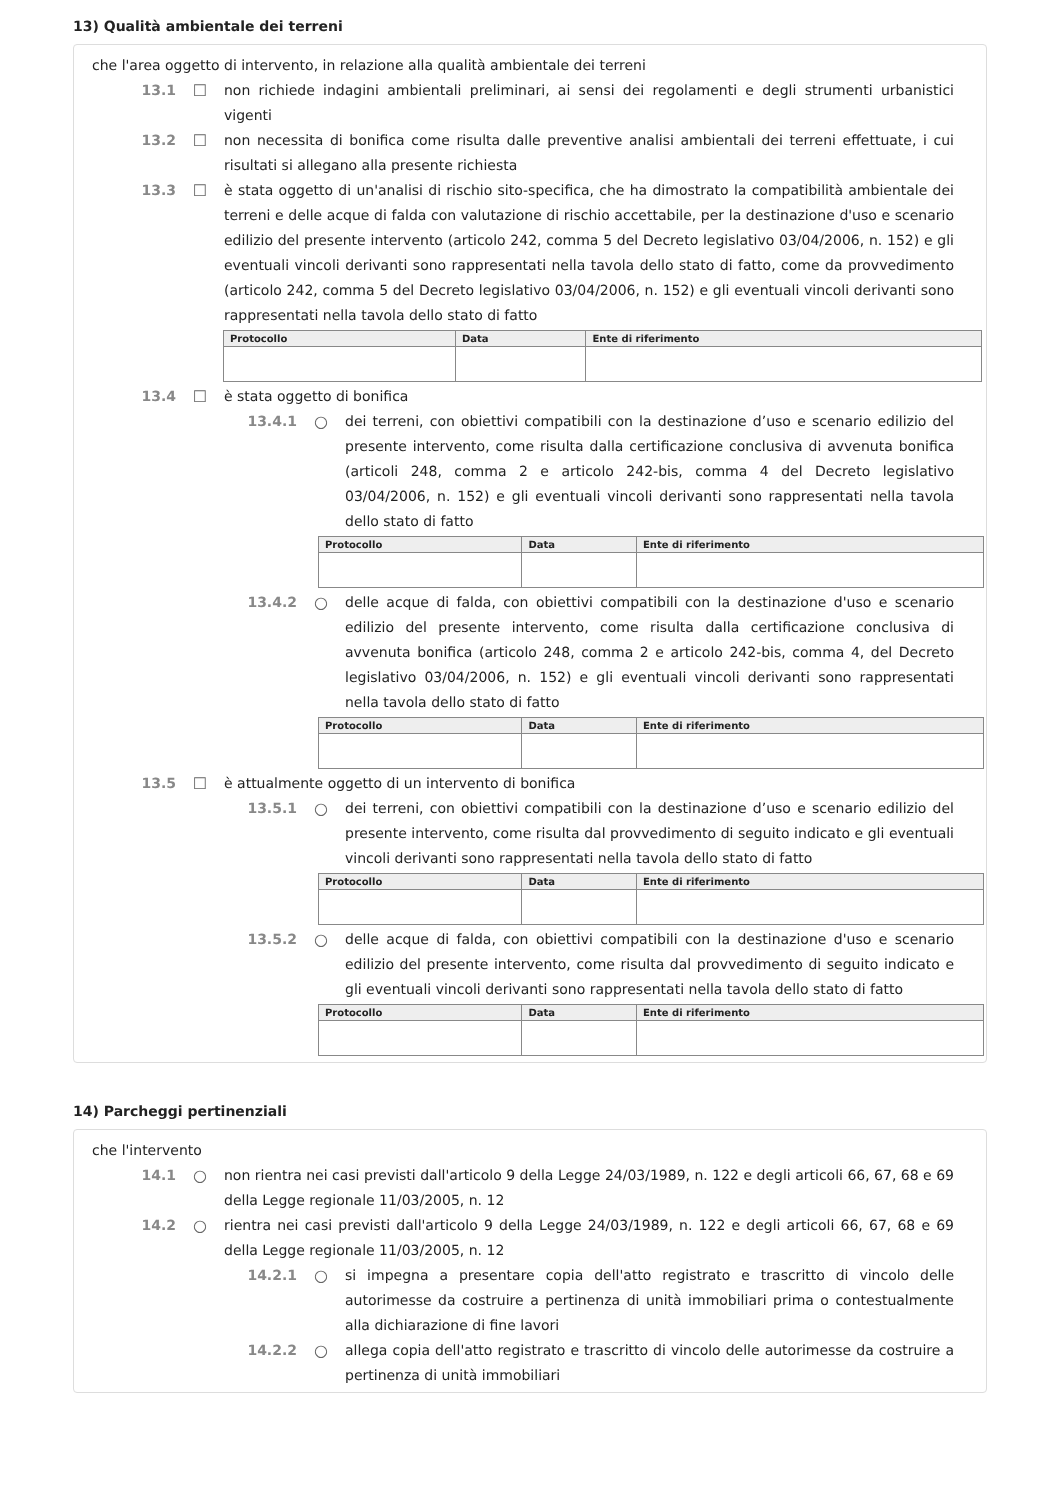13) Qualità ambientale dei terreni
che l'area oggetto di intervento, in relazione alla qualità ambientale dei terreni
13.1 ☐ non richiede indagini ambientali preliminari, ai sensi dei regolamenti e degli strumenti urbanistici vigenti
13.2 ☐ non necessita di bonifica come risulta dalle preventive analisi ambientali dei terreni effettuate, i cui risultati si allegano alla presente richiesta
13.3 ☐ è stata oggetto di un'analisi di rischio sito-specifica, che ha dimostrato la compatibilità ambientale dei terreni e delle acque di falda con valutazione di rischio accettabile, per la destinazione d'uso e scenario edilizio del presente intervento (articolo 242, comma 5 del Decreto legislativo 03/04/2006, n. 152) e gli eventuali vincoli derivanti sono rappresentati nella tavola dello stato di fatto, come da provvedimento (articolo 242, comma 5 del Decreto legislativo 03/04/2006, n. 152) e gli eventuali vincoli derivanti sono rappresentati nella tavola dello stato di fatto
| Protocollo | Data | Ente di riferimento |
| --- | --- | --- |
13.4 ☐ è stata oggetto di bonifica
13.4.1 ○ dei terreni, con obiettivi compatibili con la destinazione d’uso e scenario edilizio del presente intervento, come risulta dalla certificazione conclusiva di avvenuta bonifica (articoli 248, comma 2 e articolo 242-bis, comma 4 del Decreto legislativo 03/04/2006, n. 152) e gli eventuali vincoli derivanti sono rappresentati nella tavola dello stato di fatto
| Protocollo | Data | Ente di riferimento |
| --- | --- | --- |
13.4.2 ○ delle acque di falda, con obiettivi compatibili con la destinazione d'uso e scenario edilizio del presente intervento, come risulta dalla certificazione conclusiva di avvenuta bonifica (articolo 248, comma 2 e articolo 242-bis, comma 4, del Decreto legislativo 03/04/2006, n. 152) e gli eventuali vincoli derivanti sono rappresentati nella tavola dello stato di fatto
| Protocollo | Data | Ente di riferimento |
| --- | --- | --- |
13.5 ☐ è attualmente oggetto di un intervento di bonifica
13.5.1 ○ dei terreni, con obiettivi compatibili con la destinazione d’uso e scenario edilizio del presente intervento, come risulta dal provvedimento di seguito indicato e gli eventuali vincoli derivanti sono rappresentati nella tavola dello stato di fatto
| Protocollo | Data | Ente di riferimento |
| --- | --- | --- |
13.5.2 ○ delle acque di falda, con obiettivi compatibili con la destinazione d'uso e scenario edilizio del presente intervento, come risulta dal provvedimento di seguito indicato e gli eventuali vincoli derivanti sono rappresentati nella tavola dello stato di fatto
| Protocollo | Data | Ente di riferimento |
| --- | --- | --- |
14) Parcheggi pertinenziali
che l'intervento
14.1 ○ non rientra nei casi previsti dall'articolo 9 della Legge 24/03/1989, n. 122 e degli articoli 66, 67, 68 e 69 della Legge regionale 11/03/2005, n. 12
14.2 ○ rientra nei casi previsti dall'articolo 9 della Legge 24/03/1989, n. 122 e degli articoli 66, 67, 68 e 69 della Legge regionale 11/03/2005, n. 12
14.2.1 ○ si impegna a presentare copia dell'atto registrato e trascritto di vincolo delle autorimesse da costruire a pertinenza di unità immobiliari prima o contestualmente alla dichiarazione di fine lavori
14.2.2 ○ allega copia dell'atto registrato e trascritto di vincolo delle autorimesse da costruire a pertinenza di unità immobiliari